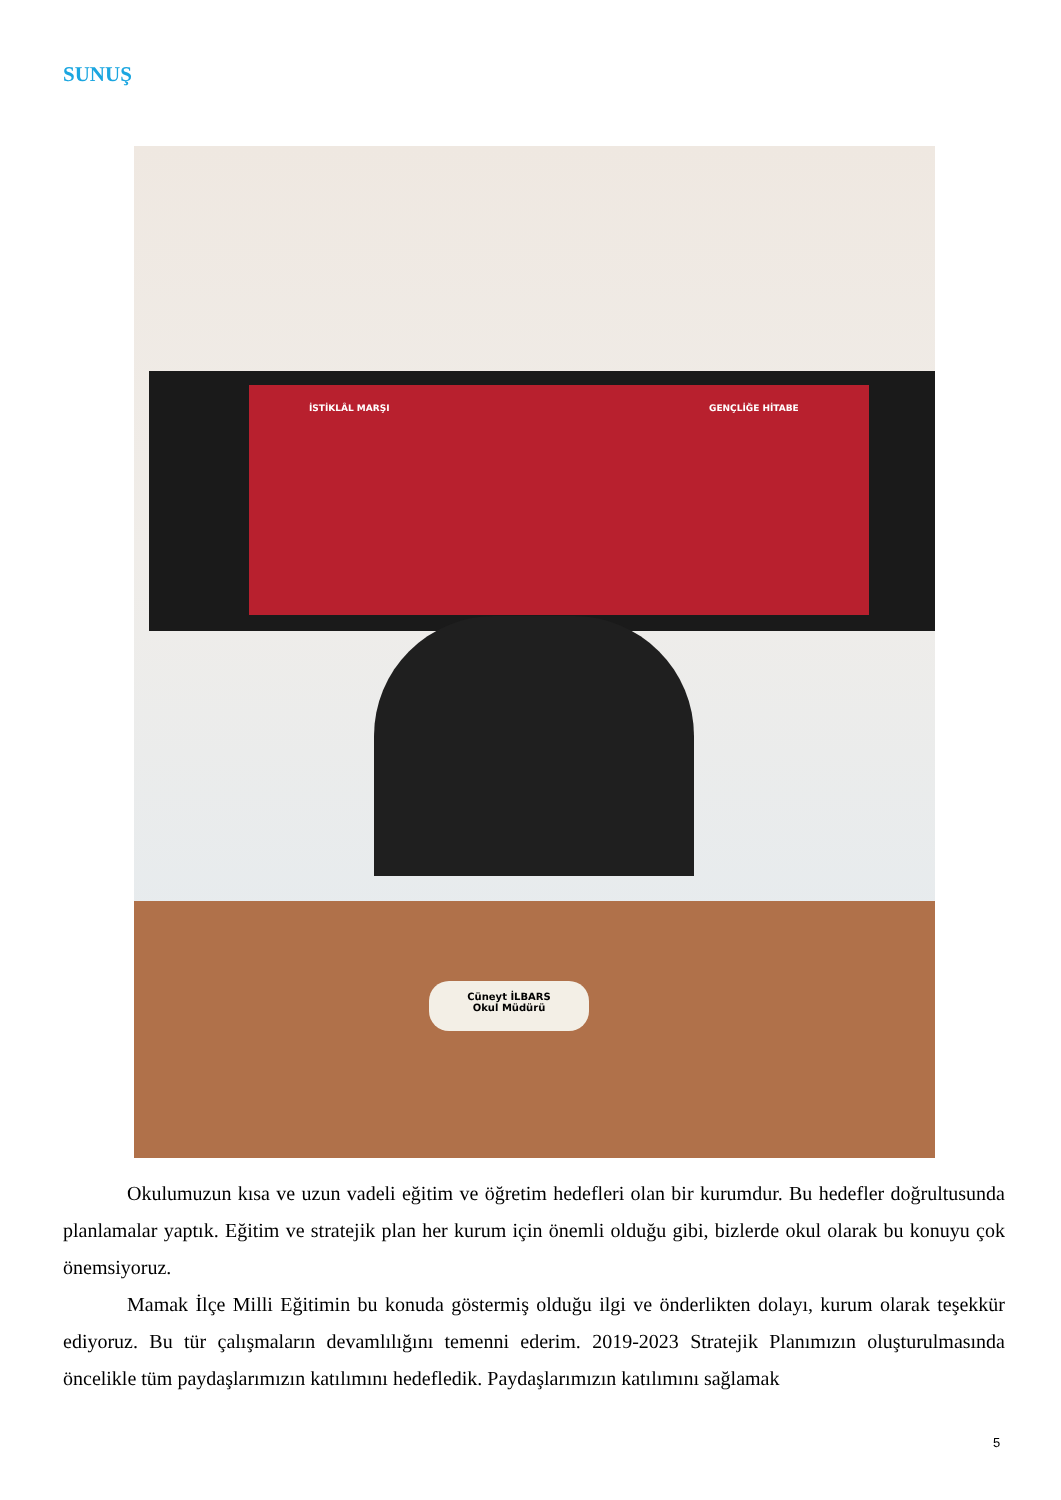SUNUŞ
İSTİKLÂL MARŞI GENÇLİĞE HİTABE
Cüneyt İLBARS
Okul Müdürü
Okulumuzun kısa ve uzun vadeli eğitim ve öğretim hedefleri olan bir kurumdur. Bu hedefler doğrultusunda planlamalar yaptık. Eğitim ve stratejik plan her kurum için önemli olduğu gibi, bizlerde okul olarak bu konuyu çok önemsiyoruz.
Mamak İlçe Milli Eğitimin bu konuda göstermiş olduğu ilgi ve önderlikten dolayı, kurum olarak teşekkür ediyoruz. Bu tür çalışmaların devamlılığını temenni ederim. 2019-2023 Stratejik Planımızın oluşturulmasında öncelikle tüm paydaşlarımızın katılımını hedefledik. Paydaşlarımızın katılımını sağlamak
5